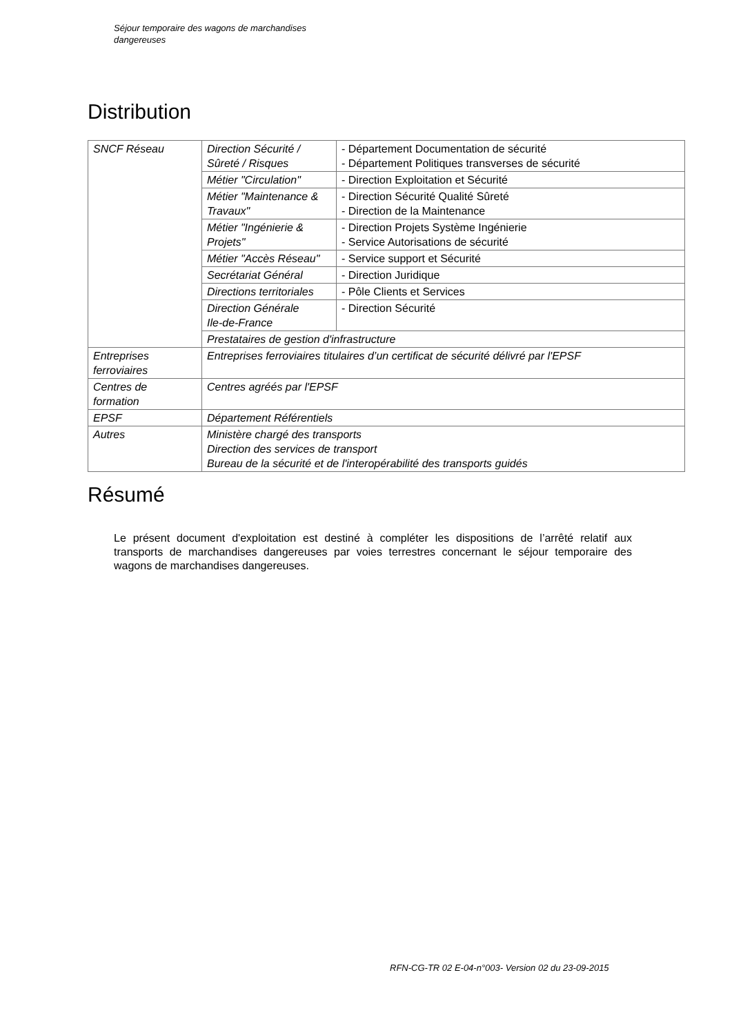Séjour temporaire des wagons de marchandises
dangereuses
Distribution
| SNCF Réseau | Direction Sécurité / Sûreté / Risques | - Département Documentation de sécurité - Département Politiques transverses de sécurité |
| | Métier "Circulation" | - Direction Exploitation et Sécurité |
| | Métier "Maintenance & Travaux" | - Direction Sécurité Qualité Sûreté - Direction de la Maintenance |
| | Métier "Ingénierie & Projets" | - Direction Projets Système Ingénierie - Service Autorisations de sécurité |
| | Métier "Accès Réseau" | - Service support et Sécurité |
| | Secrétariat Général | - Direction Juridique |
| | Directions territoriales | - Pôle Clients et Services |
| | Direction Générale Ile-de-France | - Direction Sécurité |
| | Prestataires de gestion d'infrastructure | |
| Entreprises ferroviaires | Entreprises ferroviaires titulaires d’un certificat de sécurité délivré par l'EPSF | |
| Centres de formation | Centres agréés par l'EPSF | |
| EPSF | Département Référentiels | |
| Autres | Ministère chargé des transports Direction des services de transport Bureau de la sécurité et de l'interopérabilité des transports guidés | |
Résumé
Le présent document d'exploitation est destiné à compléter les dispositions de l’arrêté relatif aux transports de marchandises dangereuses par voies terrestres concernant le séjour temporaire des wagons de marchandises dangereuses.
RFN-CG-TR 02 E-04-n°003- Version 02 du 23-09-2015